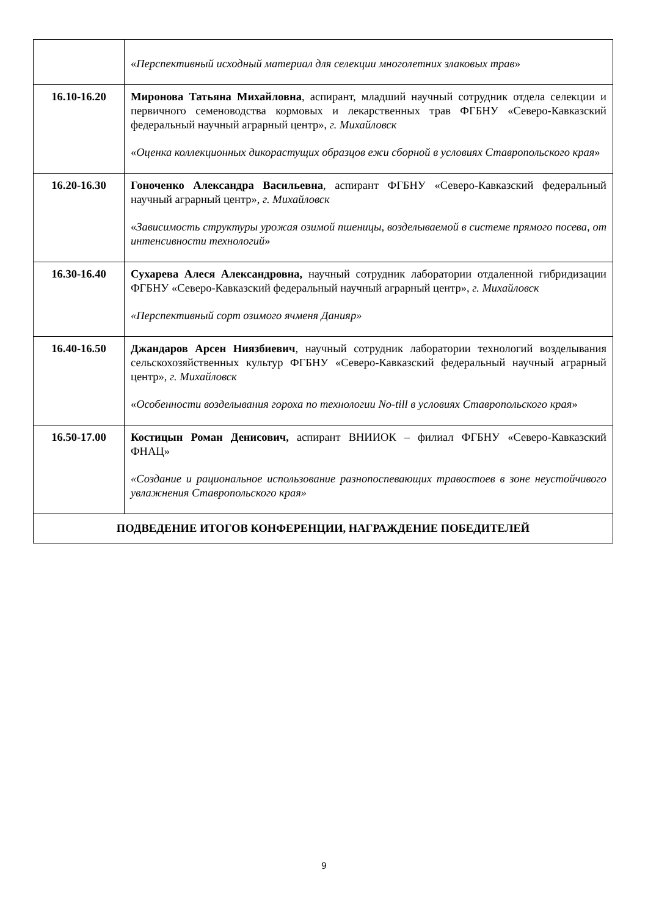| | « Перспективный исходный материал для селекции многолетних злаковых трав » |
| 16.10-16.20 | Миронова Татьяна Михайловна , аспирант, младший научный сотрудник отдела селекции и первичного семеноводства кормовых и лекарственных трав ФГБНУ «Северо-Кавказский федеральный научный аграрный центр», г. Михайловск « Оценка коллекционных дикорастущих образцов ежи сборной в условиях Ставропольского края » |
| 16.20-16.30 | Гоноченко Александра Васильевна , аспирант ФГБНУ «Северо-Кавказский федеральный научный аграрный центр», г. Михайловск « Зависимость структуры урожая озимой пшеницы, возделываемой в системе прямого посева, от интенсивности технологий » |
| 16.30-16.40 | Сухарева Алеся Александровна, научный сотрудник лаборатории отдаленной гибридизации ФГБНУ «Северо-Кавказский федеральный научный аграрный центр», г. Михайловск «Перспективный сорт озимого ячменя Данияр» |
| 16.40-16.50 | Джандаров Арсен Ниязбиевич , научный сотрудник лаборатории технологий возделывания сельскохозяйственных культур ФГБНУ «Северо-Кавказский федеральный научный аграрный центр», г. Михайловск « Особенности возделывания гороха по технологии No-till в условиях Ставропольского края » |
| 16.50-17.00 | Костицын Роман Денисович, аспирант ВНИИОК – филиал ФГБНУ «Северо-Кавказский ФНАЦ» «Создание и рациональное использование разнопоспевающих травостоев в зоне неустойчивого увлажнения Ставропольского края» |
| ПОДВЕДЕНИЕ ИТОГОВ КОНФЕРЕНЦИИ, НАГРАЖДЕНИЕ ПОБЕДИТЕЛЕЙ | |
9